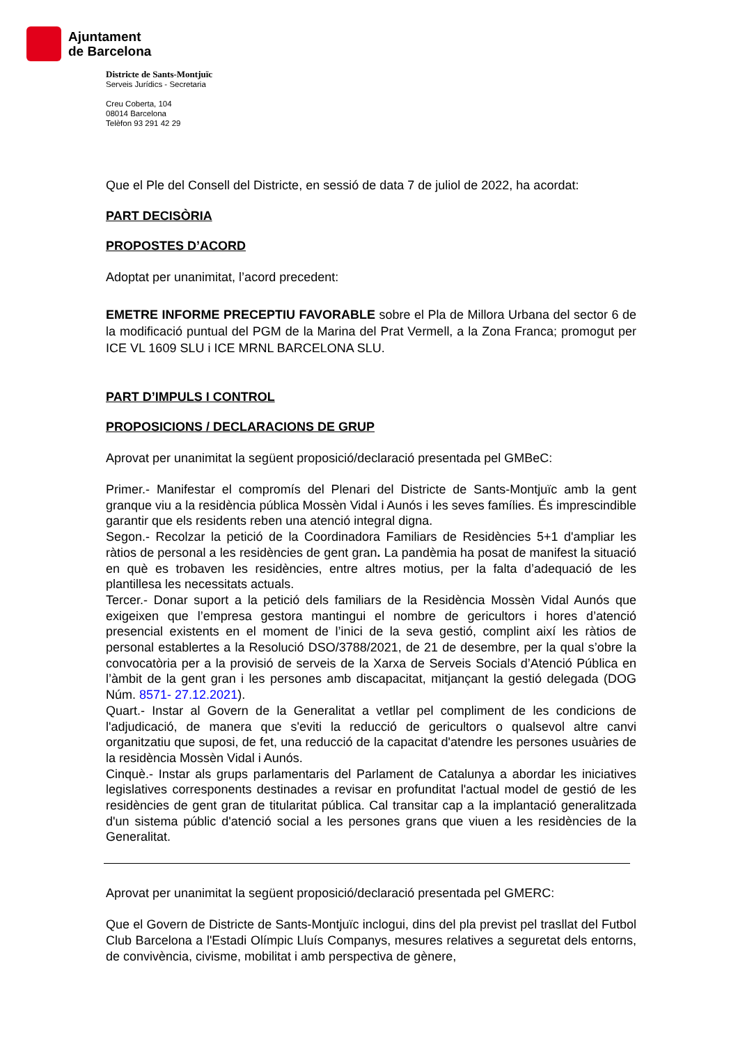Ajuntament
de Barcelona
Districte de Sants-Montjuïc
Serveis Jurídics - Secretaria
Creu Coberta, 104
08014 Barcelona
Telèfon 93 291 42 29
Que el Ple del Consell del Districte, en sessió de data 7 de juliol de 2022, ha acordat:
PART DECISÒRIA
PROPOSTES D’ACORD
Adoptat per unanimitat, l’acord precedent:
EMETRE INFORME PRECEPTIU FAVORABLE sobre el Pla de Millora Urbana del sector 6 de la modificació puntual del PGM de la Marina del Prat Vermell, a la Zona Franca; promogut per ICE VL 1609 SLU i ICE MRNL BARCELONA SLU.
PART D’IMPULS I CONTROL
PROPOSICIONS / DECLARACIONS DE GRUP
Aprovat per unanimitat la següent proposició/declaració presentada pel GMBeC:
Primer.- Manifestar el compromís del Plenari del Districte de Sants-Montjuïc amb la gent granque viu a la residència pública Mossèn Vidal i Aunós i les seves famílies. És imprescindible garantir que els residents reben una atenció integral digna.
Segon.- Recolzar la petició de la Coordinadora Familiars de Residències 5+1 d'ampliar les ràtios de personal a les residències de gent gran. La pandèmia ha posat de manifest la situació en què es trobaven les residències, entre altres motius, per la falta d’adequació de les plantillesa les necessitats actuals.
Tercer.- Donar suport a la petició dels familiars de la Residència Mossèn Vidal Aunós que exigeixen que l’empresa gestora mantingui el nombre de gericultors i hores d’atenció presencial existents en el moment de l’inici de la seva gestió, complint així les ràtios de personal establertes a la Resolució DSO/3788/2021, de 21 de desembre, per la qual s’obre la convocatòria per a la provisió de serveis de la Xarxa de Serveis Socials d’Atenció Pública en l’àmbit de la gent gran i les persones amb discapacitat, mitjançant la gestió delegada (DOG Núm. 8571- 27.12.2021).
Quart.- Instar al Govern de la Generalitat a vetllar pel compliment de les condicions de l'adjudicació, de manera que s'eviti la reducció de gericultors o qualsevol altre canvi organitzatiu que suposi, de fet, una reducció de la capacitat d'atendre les persones usuàries de la residència Mossèn Vidal i Aunós.
Cinquè.- Instar als grups parlamentaris del Parlament de Catalunya a abordar les iniciatives legislatives corresponents destinades a revisar en profunditat l'actual model de gestió de les residències de gent gran de titularitat pública. Cal transitar cap a la implantació generalitzada d'un sistema públic d'atenció social a les persones grans que viuen a les residències de la Generalitat.
Aprovat per unanimitat la següent proposició/declaració presentada pel GMERC:
Que el Govern de Districte de Sants-Montjuïc inclogui, dins del pla previst pel trasllat del Futbol Club Barcelona a l'Estadi Olímpic Lluís Companys, mesures relatives a seguretat dels entorns, de convivència, civisme, mobilitat i amb perspectiva de gènere,